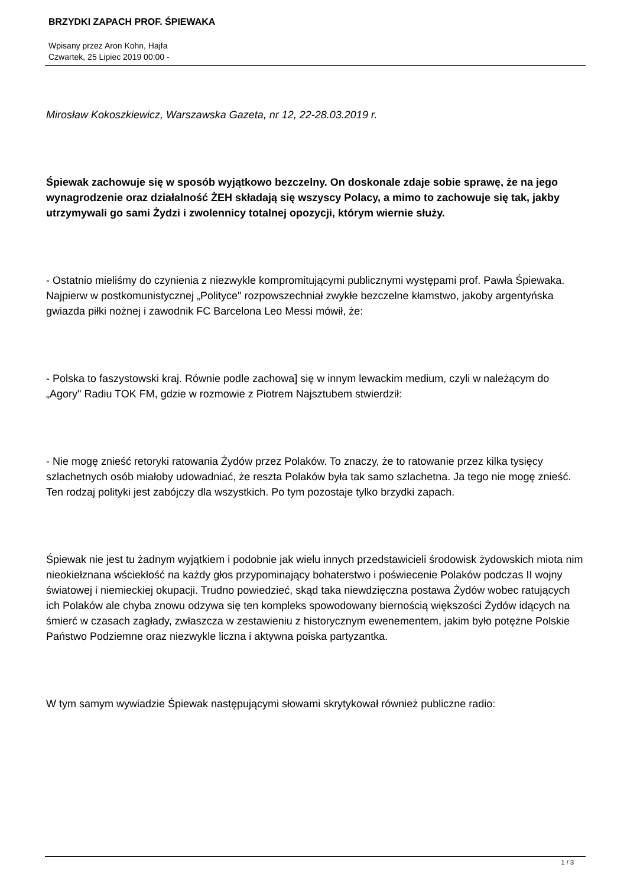BRZYDKI ZAPACH PROF. ŚPIEWAKA
Wpisany przez Aron Kohn, Hajfa
Czwartek, 25 Lipiec 2019 00:00 -
Mirosław Kokoszkiewicz, Warszawska Gazeta, nr 12, 22-28.03.2019 r.
Śpiewak zachowuje się w sposób wyjątkowo bezczelny. On doskonale zdaje sobie sprawę, że na jego wynagrodzenie oraz działalność ŻEH składają się wszyscy Polacy, a mimo to zachowuje się tak, jakby utrzymywali go sami Żydzi i zwolennicy totalnej opozycji, którym wiernie służy.
- Ostatnio mieliśmy do czynienia z niezwykle kompromitującymi publicznymi występami prof. Pawła Śpiewaka. Najpierw w postkomunistycznej „Polityce" rozpowszechniał zwykłe bezczelne kłamstwo, jakoby argentyńska gwiazda piłki nożnej i zawodnik FC Barcelona Leo Messi mówił, że:
- Polska to faszystowski kraj. Równie podle zachowa] się w innym lewackim medium, czyli w należącym do „Agory" Radiu TOK FM, gdzie w rozmowie z Piotrem Najsztubem stwierdził:
- Nie mogę znieść retoryki ratowania Żydów przez Polaków. To znaczy, że to ratowanie przez kilka tysięcy szlachetnych osób miałoby udowadniać, że reszta Polaków była tak samo szlachetna. Ja tego nie mogę znieść. Ten rodzaj polityki jest zabójczy dla wszystkich. Po tym pozostaje tylko brzydki zapach.
Śpiewak nie jest tu żadnym wyjątkiem i podobnie jak wielu innych przedstawicieli środowisk żydowskich miota nim nieokiełznana wściekłość na każdy głos przypominający bohaterstwo i poświecenie Polaków podczas II wojny światowej i niemieckiej okupacji. Trudno powiedzieć, skąd taka niewdzięczna postawa Żydów wobec ratujących ich Polaków ale chyba znowu odzywa się ten kompleks spowodowany biernością większości Żydów idących na śmierć w czasach zagłady, zwłaszcza w zestawieniu z historycznym ewenementem, jakim było potężne Polskie Państwo Podziemne oraz niezwykle liczna i aktywna poiska partyzantka.
W tym samym wywiadzie Śpiewak następującymi słowami skrytykował również publiczne radio:
1 / 3